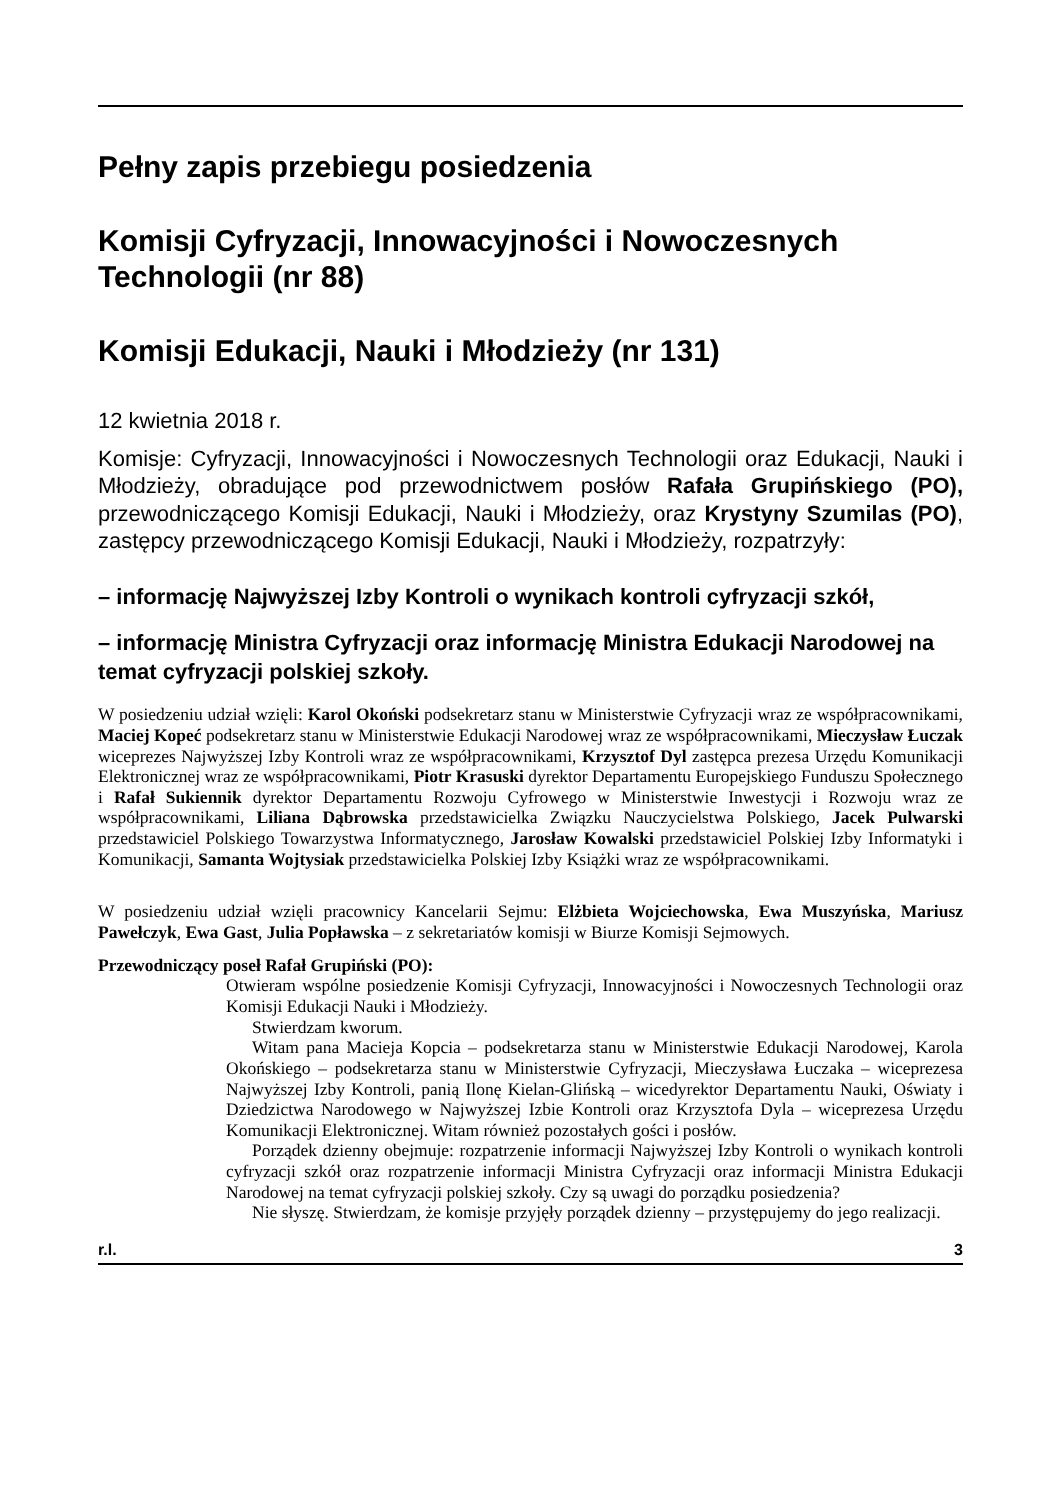Pełny zapis przebiegu posiedzenia
Komisji Cyfryzacji, Innowacyjności i Nowoczesnych Technologii (nr 88)
Komisji Edukacji, Nauki i Młodzieży (nr 131)
12 kwietnia 2018 r.
Komisje: Cyfryzacji, Innowacyjności i Nowoczesnych Technologii oraz Edukacji, Nauki i Młodzieży, obradujące pod przewodnictwem posłów Rafała Grupińskiego (PO), przewodniczącego Komisji Edukacji, Nauki i Młodzieży, oraz Krystyny Szumilas (PO), zastępcy przewodniczącego Komisji Edukacji, Nauki i Młodzieży, rozpatrzyły:
– informację Najwyższej Izby Kontroli o wynikach kontroli cyfryzacji szkół,
– informację Ministra Cyfryzacji oraz informację Ministra Edukacji Narodowej na temat cyfryzacji polskiej szkoły.
W posiedzeniu udział wzięli: Karol Okoński podsekretarz stanu w Ministerstwie Cyfryzacji wraz ze współpracownikami, Maciej Kopeć podsekretarz stanu w Ministerstwie Edukacji Narodowej wraz ze współpracownikami, Mieczysław Łuczak wiceprezes Najwyższej Izby Kontroli wraz ze współpracownikami, Krzysztof Dyl zastępca prezesa Urzędu Komunikacji Elektronicznej wraz ze współpracownikami, Piotr Krasuski dyrektor Departamentu Europejskiego Funduszu Społecznego i Rafał Sukiennik dyrektor Departamentu Rozwoju Cyfrowego w Ministerstwie Inwestycji i Rozwoju wraz ze współpracownikami, Liliana Dąbrowska przedstawicielka Związku Nauczycielstwa Polskiego, Jacek Pulwarski przedstawiciel Polskiego Towarzystwa Informatycznego, Jarosław Kowalski przedstawiciel Polskiej Izby Informatyki i Komunikacji, Samanta Wojtysiak przedstawicielka Polskiej Izby Książki wraz ze współpracownikami.
W posiedzeniu udział wzięli pracownicy Kancelarii Sejmu: Elżbieta Wojciechowska, Ewa Muszyńska, Mariusz Pawełczyk, Ewa Gast, Julia Popławska – z sekretariatów komisji w Biurze Komisji Sejmowych.
Przewodniczący poseł Rafał Grupiński (PO):
Otwieram wspólne posiedzenie Komisji Cyfryzacji, Innowacyjności i Nowoczesnych Technologii oraz Komisji Edukacji Nauki i Młodzieży.
Stwierdzam kworum.
Witam pana Macieja Kopcia – podsekretarza stanu w Ministerstwie Edukacji Narodowej, Karola Okońskiego – podsekretarza stanu w Ministerstwie Cyfryzacji, Mieczysława Łuczaka – wiceprezesa Najwyższej Izby Kontroli, panią Ilonę Kielan-Glińską – wicedyrektor Departamentu Nauki, Oświaty i Dziedzictwa Narodowego w Najwyższej Izbie Kontroli oraz Krzysztofa Dyla – wiceprezesa Urzędu Komunikacji Elektronicznej. Witam również pozostałych gości i posłów.
Porządek dzienny obejmuje: rozpatrzenie informacji Najwyższej Izby Kontroli o wynikach kontroli cyfryzacji szkół oraz rozpatrzenie informacji Ministra Cyfryzacji oraz informacji Ministra Edukacji Narodowej na temat cyfryzacji polskiej szkoły. Czy są uwagi do porządku posiedzenia?
Nie słyszę. Stwierdzam, że komisje przyjęły porządek dzienny – przystępujemy do jego realizacji.
r.l. 3